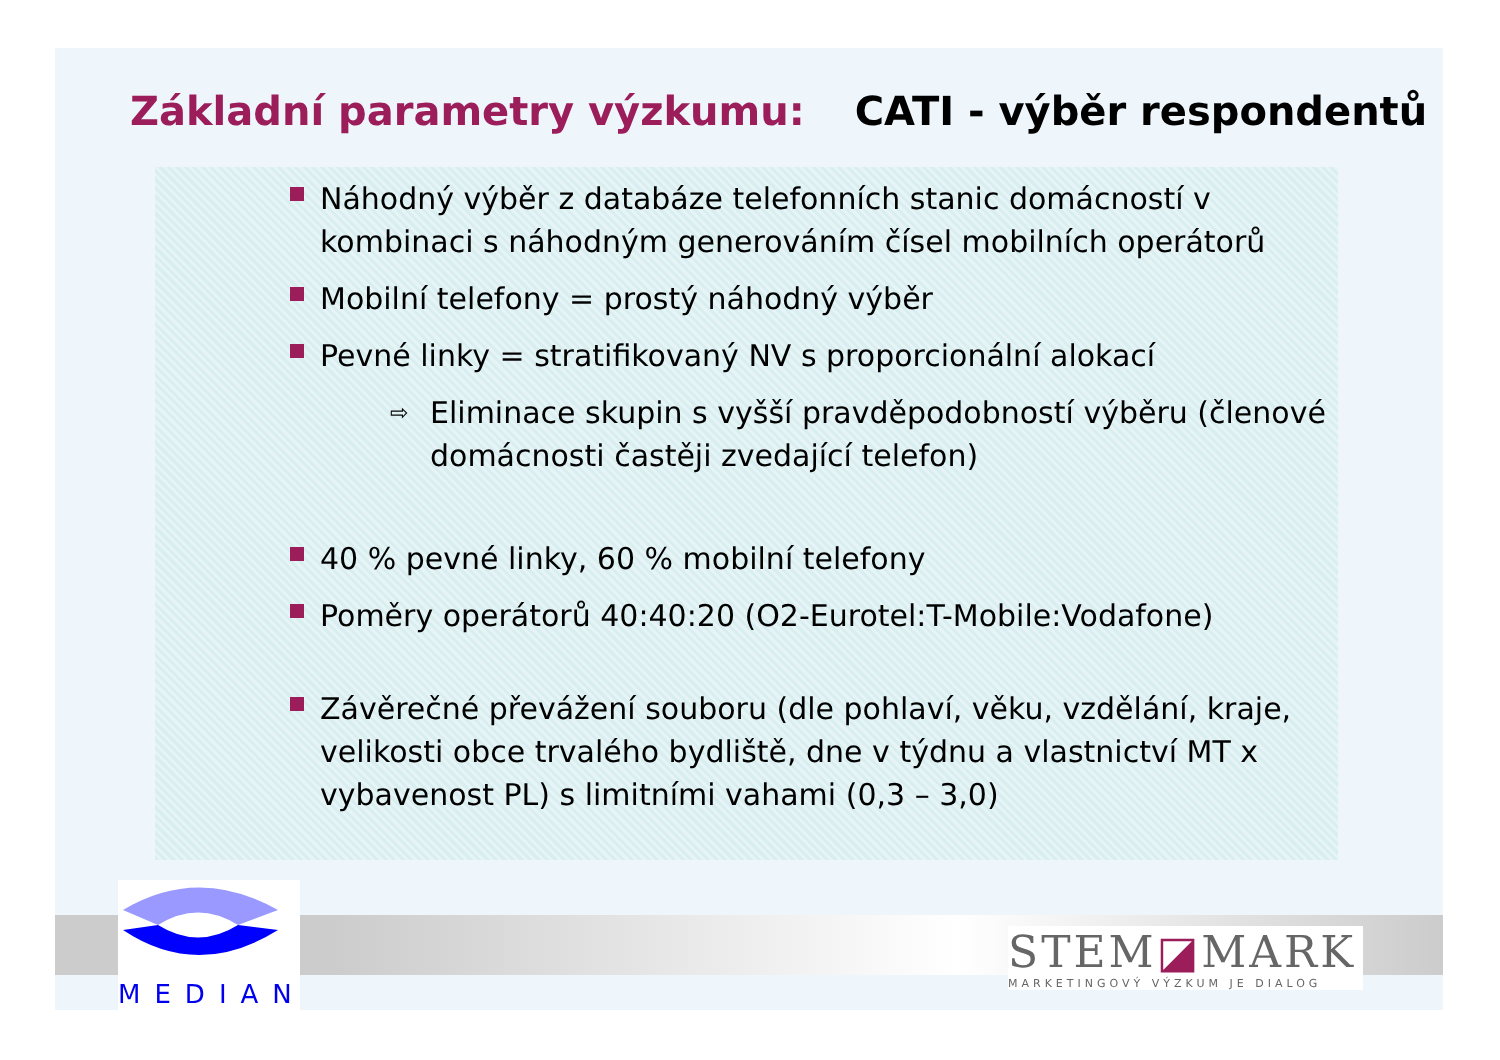Základní parametry výzkumu: CATI - výběr respondentů
Náhodný výběr z databáze telefonních stanic domácností v kombinaci s náhodným generováním čísel mobilních operátorů
Mobilní telefony = prostý náhodný výběr
Pevné linky = stratifikovaný NV s proporcionální alokací
⇨ Eliminace skupin s vyšší pravděpodobností výběru (členové domácnosti častěji zvedající telefon)
40 % pevné linky, 60 % mobilní telefony
Poměry operátorů 40:40:20 (O2-Eurotel:T-Mobile:Vodafone)
Závěrečné převážení souboru (dle pohlaví, věku, vzdělání, kraje, velikosti obce trvalého bydliště, dne v týdnu a vlastnictví MT x vybavenost PL) s limitními vahami (0,3 – 3,0)
MEDIAN
STEM◪MARK
MARKETINGOVÝ VÝZKUM JE DIALOG